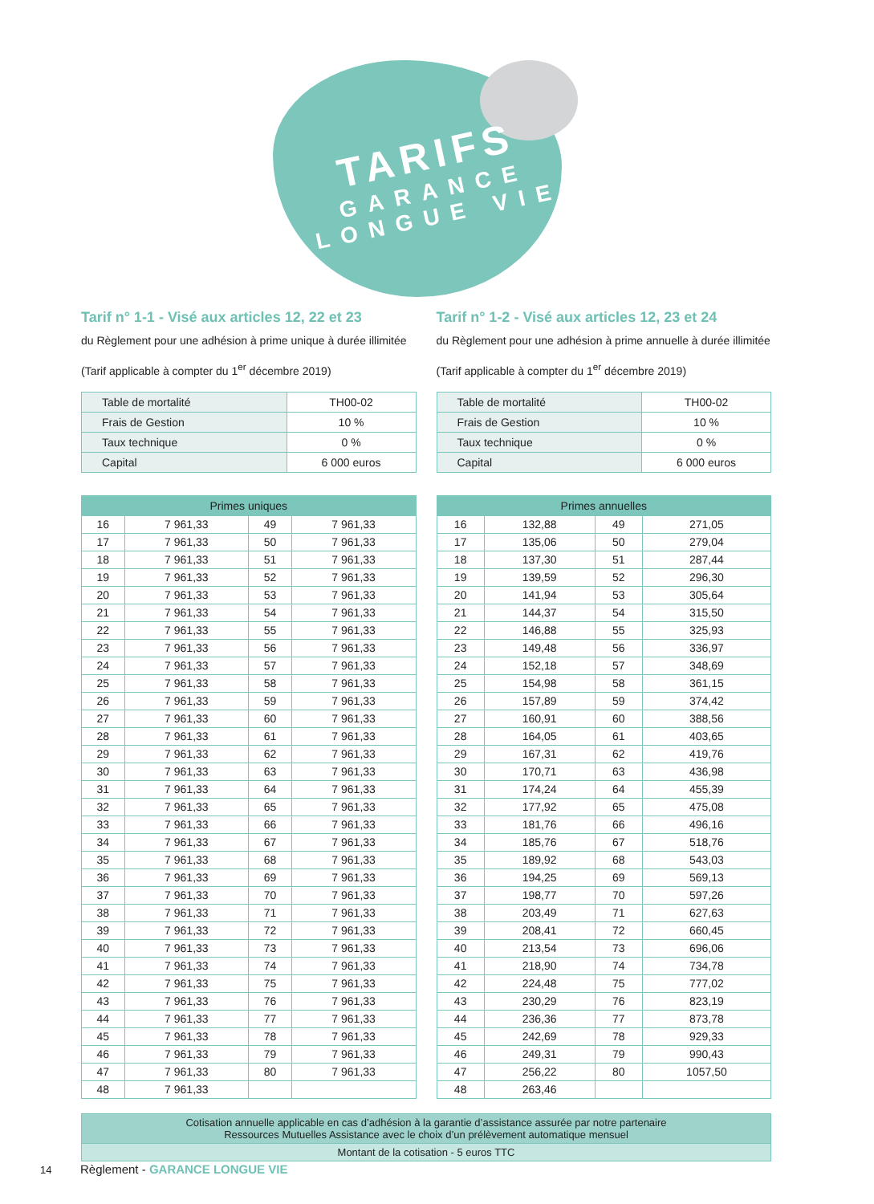TARIFS
GARANCE
LONGUE VIE
Tarif n° 1-1 - Visé aux articles 12, 22 et 23
du Règlement pour une adhésion à prime unique à durée illimitée
(Tarif applicable à compter du 1<sup>er</sup> décembre 2019)
| Table de mortalité | TH00-02 |
| Frais de Gestion | 10 % |
| Taux technique | 0 % |
| Capital | 6 000 euros |
| Primes uniques | | | |
| --- | --- | --- | --- |
| 16 | 7 961,33 | 49 | 7 961,33 |
| 17 | 7 961,33 | 50 | 7 961,33 |
| 18 | 7 961,33 | 51 | 7 961,33 |
| 19 | 7 961,33 | 52 | 7 961,33 |
| 20 | 7 961,33 | 53 | 7 961,33 |
| 21 | 7 961,33 | 54 | 7 961,33 |
| 22 | 7 961,33 | 55 | 7 961,33 |
| 23 | 7 961,33 | 56 | 7 961,33 |
| 24 | 7 961,33 | 57 | 7 961,33 |
| 25 | 7 961,33 | 58 | 7 961,33 |
| 26 | 7 961,33 | 59 | 7 961,33 |
| 27 | 7 961,33 | 60 | 7 961,33 |
| 28 | 7 961,33 | 61 | 7 961,33 |
| 29 | 7 961,33 | 62 | 7 961,33 |
| 30 | 7 961,33 | 63 | 7 961,33 |
| 31 | 7 961,33 | 64 | 7 961,33 |
| 32 | 7 961,33 | 65 | 7 961,33 |
| 33 | 7 961,33 | 66 | 7 961,33 |
| 34 | 7 961,33 | 67 | 7 961,33 |
| 35 | 7 961,33 | 68 | 7 961,33 |
| 36 | 7 961,33 | 69 | 7 961,33 |
| 37 | 7 961,33 | 70 | 7 961,33 |
| 38 | 7 961,33 | 71 | 7 961,33 |
| 39 | 7 961,33 | 72 | 7 961,33 |
| 40 | 7 961,33 | 73 | 7 961,33 |
| 41 | 7 961,33 | 74 | 7 961,33 |
| 42 | 7 961,33 | 75 | 7 961,33 |
| 43 | 7 961,33 | 76 | 7 961,33 |
| 44 | 7 961,33 | 77 | 7 961,33 |
| 45 | 7 961,33 | 78 | 7 961,33 |
| 46 | 7 961,33 | 79 | 7 961,33 |
| 47 | 7 961,33 | 80 | 7 961,33 |
| 48 | 7 961,33 | | |
Tarif n° 1-2 - Visé aux articles 12, 23 et 24
du Règlement pour une adhésion à prime annuelle à durée illimitée
(Tarif applicable à compter du 1<sup>er</sup> décembre 2019)
| Table de mortalité | TH00-02 |
| Frais de Gestion | 10 % |
| Taux technique | 0 % |
| Capital | 6 000 euros |
| Primes annuelles | | | |
| --- | --- | --- | --- |
| 16 | 132,88 | 49 | 271,05 |
| 17 | 135,06 | 50 | 279,04 |
| 18 | 137,30 | 51 | 287,44 |
| 19 | 139,59 | 52 | 296,30 |
| 20 | 141,94 | 53 | 305,64 |
| 21 | 144,37 | 54 | 315,50 |
| 22 | 146,88 | 55 | 325,93 |
| 23 | 149,48 | 56 | 336,97 |
| 24 | 152,18 | 57 | 348,69 |
| 25 | 154,98 | 58 | 361,15 |
| 26 | 157,89 | 59 | 374,42 |
| 27 | 160,91 | 60 | 388,56 |
| 28 | 164,05 | 61 | 403,65 |
| 29 | 167,31 | 62 | 419,76 |
| 30 | 170,71 | 63 | 436,98 |
| 31 | 174,24 | 64 | 455,39 |
| 32 | 177,92 | 65 | 475,08 |
| 33 | 181,76 | 66 | 496,16 |
| 34 | 185,76 | 67 | 518,76 |
| 35 | 189,92 | 68 | 543,03 |
| 36 | 194,25 | 69 | 569,13 |
| 37 | 198,77 | 70 | 597,26 |
| 38 | 203,49 | 71 | 627,63 |
| 39 | 208,41 | 72 | 660,45 |
| 40 | 213,54 | 73 | 696,06 |
| 41 | 218,90 | 74 | 734,78 |
| 42 | 224,48 | 75 | 777,02 |
| 43 | 230,29 | 76 | 823,19 |
| 44 | 236,36 | 77 | 873,78 |
| 45 | 242,69 | 78 | 929,33 |
| 46 | 249,31 | 79 | 990,43 |
| 47 | 256,22 | 80 | 1057,50 |
| 48 | 263,46 | | |
Cotisation annuelle applicable en cas d’adhésion à la garantie d’assistance assurée par notre partenaire
Ressources Mutuelles Assistance avec le choix d’un prélèvement automatique mensuel
Montant de la cotisation - 5 euros TTC
14 Règlement - GARANCE LONGUE VIE